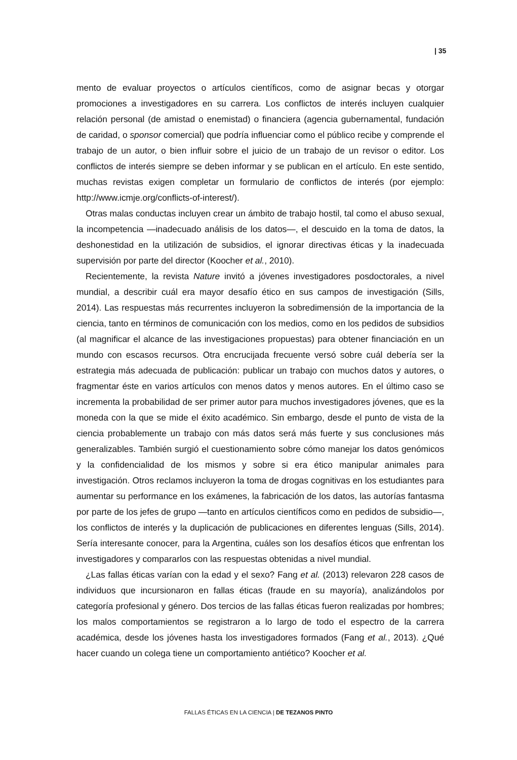| 35
mento de evaluar proyectos o artículos científicos, como de asignar becas y otorgar promociones a investigadores en su carrera. Los conflictos de interés incluyen cualquier relación personal (de amistad o enemistad) o financiera (agencia gubernamental, fundación de caridad, o sponsor comercial) que podría influenciar como el público recibe y comprende el trabajo de un autor, o bien influir sobre el juicio de un trabajo de un revisor o editor. Los conflictos de interés siempre se deben informar y se publican en el artículo. En este sentido, muchas revistas exigen completar un formulario de conflictos de interés (por ejemplo: http://www.icmje.org/conflicts-of-interest/).
Otras malas conductas incluyen crear un ámbito de trabajo hostil, tal como el abuso sexual, la incompetencia —inadecuado análisis de los datos—, el descuido en la toma de datos, la deshonestidad en la utilización de subsidios, el ignorar directivas éticas y la inadecuada supervisión por parte del director (Koocher et al., 2010).
Recientemente, la revista Nature invitó a jóvenes investigadores posdoctorales, a nivel mundial, a describir cuál era mayor desafío ético en sus campos de investigación (Sills, 2014). Las respuestas más recurrentes incluyeron la sobredimensión de la importancia de la ciencia, tanto en términos de comunicación con los medios, como en los pedidos de subsidios (al magnificar el alcance de las investigaciones propuestas) para obtener financiación en un mundo con escasos recursos. Otra encrucijada frecuente versó sobre cuál debería ser la estrategia más adecuada de publicación: publicar un trabajo con muchos datos y autores, o fragmentar éste en varios artículos con menos datos y menos autores. En el último caso se incrementa la probabilidad de ser primer autor para muchos investigadores jóvenes, que es la moneda con la que se mide el éxito académico. Sin embargo, desde el punto de vista de la ciencia probablemente un trabajo con más datos será más fuerte y sus conclusiones más generalizables. También surgió el cuestionamiento sobre cómo manejar los datos genómicos y la confidencialidad de los mismos y sobre si era ético manipular animales para investigación. Otros reclamos incluyeron la toma de drogas cognitivas en los estudiantes para aumentar su performance en los exámenes, la fabricación de los datos, las autorías fantasma por parte de los jefes de grupo —tanto en artículos científicos como en pedidos de subsidio—, los conflictos de interés y la duplicación de publicaciones en diferentes lenguas (Sills, 2014). Sería interesante conocer, para la Argentina, cuáles son los desafíos éticos que enfrentan los investigadores y compararlos con las respuestas obtenidas a nivel mundial.
¿Las fallas éticas varían con la edad y el sexo? Fang et al. (2013) relevaron 228 casos de individuos que incursionaron en fallas éticas (fraude en su mayoría), analizándolos por categoría profesional y género. Dos tercios de las fallas éticas fueron realizadas por hombres; los malos comportamientos se registraron a lo largo de todo el espectro de la carrera académica, desde los jóvenes hasta los investigadores formados (Fang et al., 2013). ¿Qué hacer cuando un colega tiene un comportamiento antiético? Koocher et al.
FALLAS ÉTICAS EN LA CIENCIA | DE TEZANOS PINTO